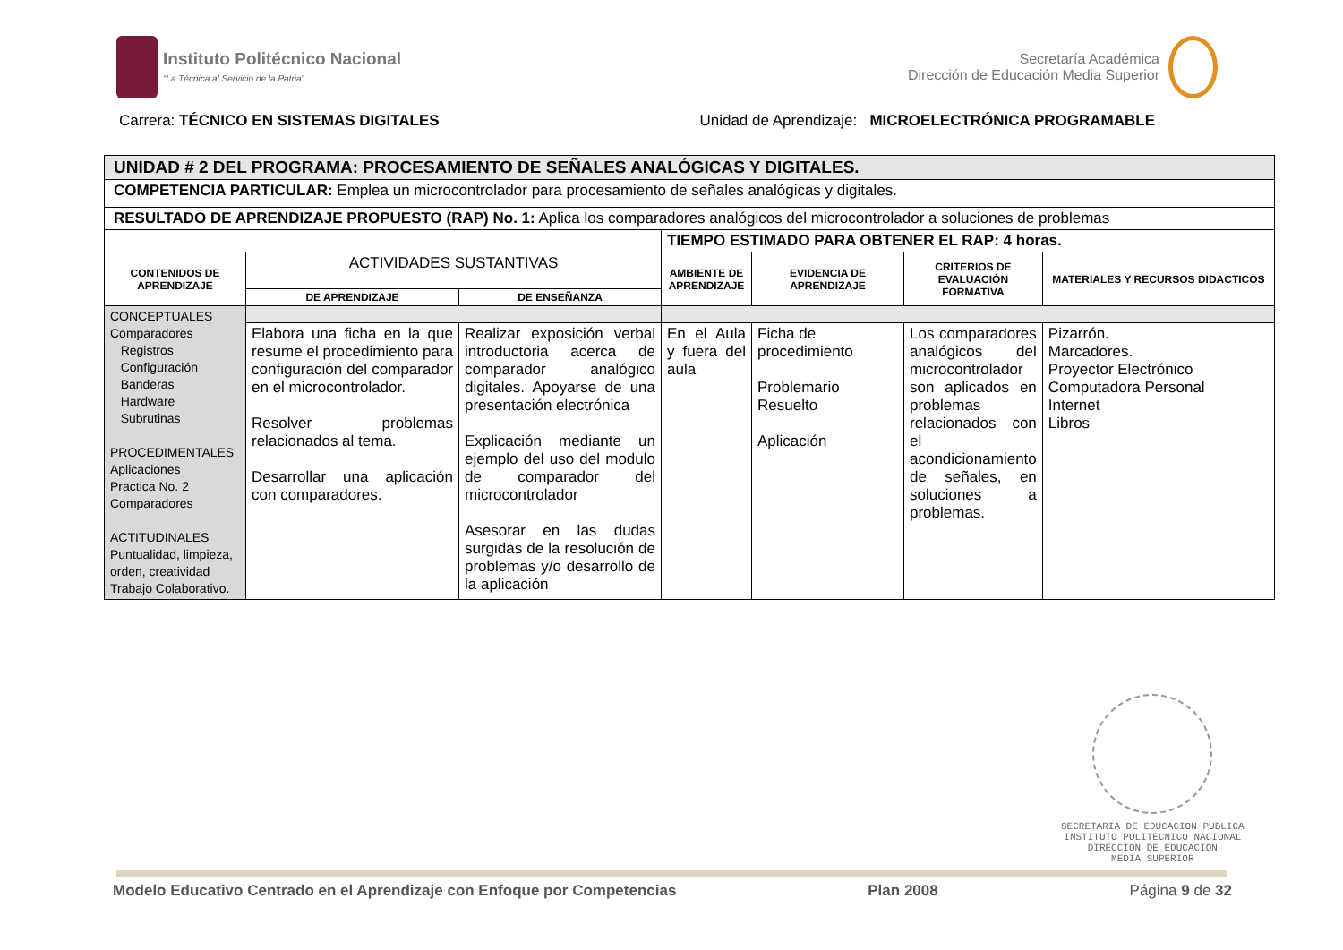Instituto Politécnico Nacional
“La Técnica al Servicio de la Patria”
Secretaría Académica
Dirección de Educación Media Superior
Carrera: TÉCNICO EN SISTEMAS DIGITALES Unidad de Aprendizaje: MICROELECTRÓNICA PROGRAMABLE
| UNIDAD # 2 DEL PROGRAMA: PROCESAMIENTO DE SEÑALES ANALÓGICAS Y DIGITALES. | | | | | | |
| COMPETENCIA PARTICULAR: Emplea un microcontrolador para procesamiento de señales analógicas y digitales. | | | | | | |
| RESULTADO DE APRENDIZAJE PROPUESTO (RAP) No. 1: Aplica los comparadores analógicos del microcontrolador a soluciones de problemas | | | | | | |
| | | | TIEMPO ESTIMADO PARA OBTENER EL RAP: 4 horas. | | | |
| CONTENIDOS DE APRENDIZAJE | ACTIVIDADES SUSTANTIVAS | | AMBIENTE DE APRENDIZAJE | EVIDENCIA DE APRENDIZAJE | CRITERIOS DE EVALUACIÓN FORMATIVA | MATERIALES Y RECURSOS DIDACTICOS |
| | DE APRENDIZAJE | DE ENSEÑANZA | | | | |
| CONCEPTUALES Comparadores Registros Configuración Banderas Hardware Subrutinas PROCEDIMENTALES Aplicaciones Practica No. 2 Comparadores ACTITUDINALES Puntualidad, limpieza, orden, creatividad Trabajo Colaborativo. | | | | | | |
| | Elabora una ficha en la que resume el procedimiento para configuración del comparador en el microcontrolador. Resolver problemas relacionados al tema. Desarrollar una aplicación con comparadores. | Realizar exposición verbal introductoria acerca de comparador analógico digitales. Apoyarse de una presentación electrónica Explicación mediante un ejemplo del uso del modulo de comparador del microcontrolador Asesorar en las dudas surgidas de la resolución de problemas y/o desarrollo de la aplicación | En el Aula y fuera del aula | Ficha de procedimiento Problemario Resuelto Aplicación | Los comparadores analógicos del microcontrolador son aplicados en problemas relacionados con el acondicionamiento de señales, en soluciones a problemas. | Pizarrón. Marcadores. Proyector Electrónico Computadora Personal Internet Libros |
SECRETARIA DE EDUCACION PUBLICA
INSTITUTO POLITECNICO NACIONAL
DIRECCION DE EDUCACION
MEDIA SUPERIOR
Modelo Educativo Centrado en el Aprendizaje con Enfoque por Competencias Plan 2008 Página 9 de 32